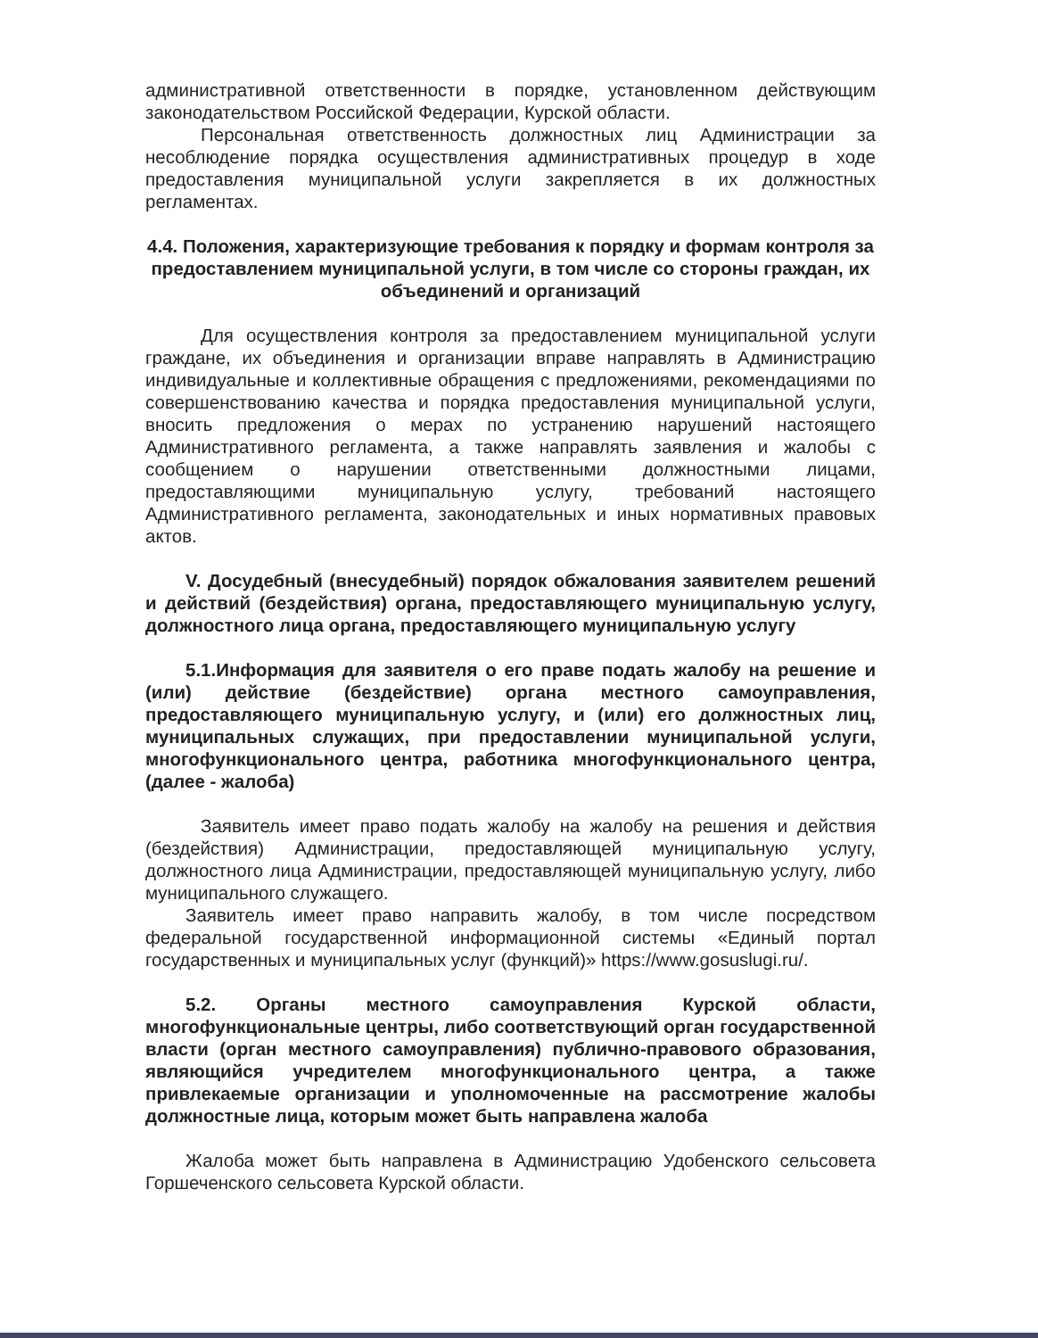административной ответственности в порядке, установленном действующим законодательством Российской Федерации, Курской области.
Персональная ответственность должностных лиц Администрации за несоблюдение порядка осуществления административных процедур в ходе предоставления муниципальной услуги закрепляется в их должностных регламентах.
4.4. Положения, характеризующие требования к порядку и формам контроля за предоставлением муниципальной услуги, в том числе со стороны граждан, их объединений и организаций
Для осуществления контроля за предоставлением муниципальной услуги граждане, их объединения и организации вправе направлять в Администрацию индивидуальные и коллективные обращения с предложениями, рекомендациями по совершенствованию качества и порядка предоставления муниципальной услуги, вносить предложения о мерах по устранению нарушений настоящего Административного регламента, а также направлять заявления и жалобы с сообщением о нарушении ответственными должностными лицами, предоставляющими муниципальную услугу, требований настоящего Административного регламента, законодательных и иных нормативных правовых актов.
V. Досудебный (внесудебный) порядок обжалования заявителем решений и действий (бездействия) органа, предоставляющего муниципальную услугу, должностного лица органа, предоставляющего муниципальную услугу
5.1.Информация для заявителя о его праве подать жалобу на решение и (или) действие (бездействие) органа местного самоуправления, предоставляющего муниципальную услугу, и (или) его должностных лиц, муниципальных служащих, при предоставлении муниципальной услуги, многофункционального центра, работника многофункционального центра, (далее - жалоба)
Заявитель имеет право подать жалобу на жалобу на решения и действия (бездействия) Администрации, предоставляющей муниципальную услугу, должностного лица Администрации, предоставляющей муниципальную услугу, либо муниципального служащего.
Заявитель имеет право направить жалобу, в том числе посредством федеральной государственной информационной системы «Единый портал государственных и муниципальных услуг (функций)» https://www.gosuslugi.ru/.
5.2. Органы местного самоуправления Курской области, многофункциональные центры, либо соответствующий орган государственной власти (орган местного самоуправления) публично-правового образования, являющийся учредителем многофункционального центра, а также привлекаемые организации и уполномоченные на рассмотрение жалобы должностные лица, которым может быть направлена жалоба
Жалоба может быть направлена в Администрацию Удобенского сельсовета Горшеченского сельсовета Курской области.